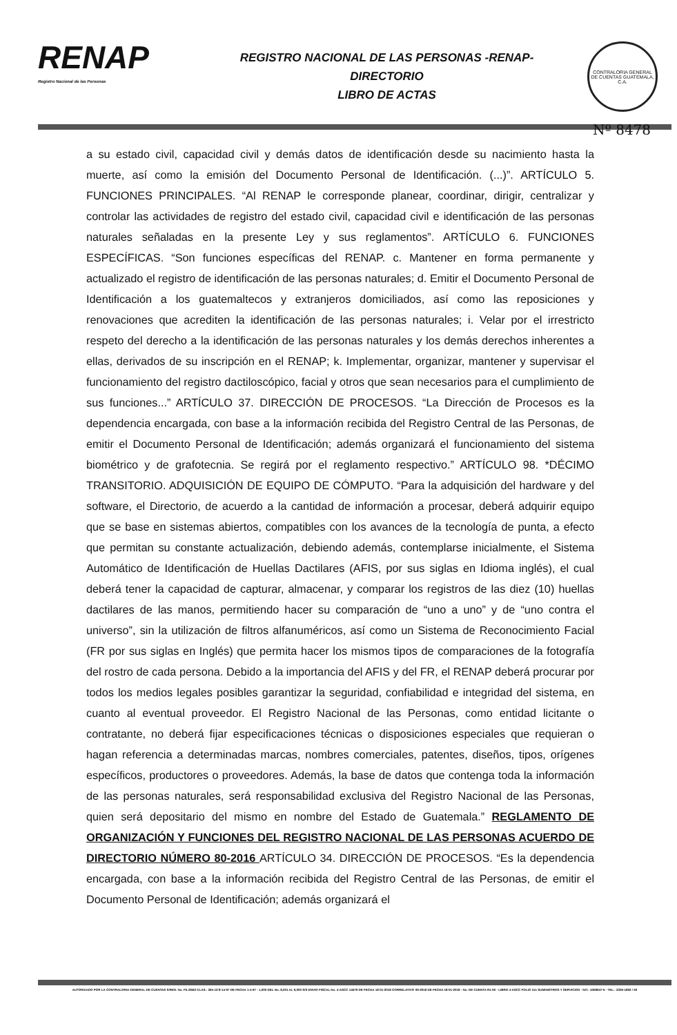RENAP
Registro Nacional de las Personas
REGISTRO NACIONAL DE LAS PERSONAS -RENAP-
DIRECTORIO
LIBRO DE ACTAS
CONTRALORIA GENERAL DE CUENTAS GUATEMALA, C.A.
Nº 8478
a su estado civil, capacidad civil y demás datos de identificación desde su nacimiento hasta la muerte, así como la emisión del Documento Personal de Identificación. (...)”. ARTÍCULO 5. FUNCIONES PRINCIPALES. “Al RENAP le corresponde planear, coordinar, dirigir, centralizar y controlar las actividades de registro del estado civil, capacidad civil e identificación de las personas naturales señaladas en la presente Ley y sus reglamentos”. ARTÍCULO 6. FUNCIONES ESPECÍFICAS. “Son funciones específicas del RENAP. c. Mantener en forma permanente y actualizado el registro de identificación de las personas naturales; d. Emitir el Documento Personal de Identificación a los guatemaltecos y extranjeros domiciliados, así como las reposiciones y renovaciones que acrediten la identificación de las personas naturales; i. Velar por el irrestricto respeto del derecho a la identificación de las personas naturales y los demás derechos inherentes a ellas, derivados de su inscripción en el RENAP; k. Implementar, organizar, mantener y supervisar el funcionamiento del registro dactiloscópico, facial y otros que sean necesarios para el cumplimiento de sus funciones...” ARTÍCULO 37. DIRECCIÓN DE PROCESOS. “La Dirección de Procesos es la dependencia encargada, con base a la información recibida del Registro Central de las Personas, de emitir el Documento Personal de Identificación; además organizará el funcionamiento del sistema biométrico y de grafotecnia. Se regirá por el reglamento respectivo.” ARTÍCULO 98. *DÉCIMO TRANSITORIO. ADQUISICIÓN DE EQUIPO DE CÓMPUTO. “Para la adquisición del hardware y del software, el Directorio, de acuerdo a la cantidad de información a procesar, deberá adquirir equipo que se base en sistemas abiertos, compatibles con los avances de la tecnología de punta, a efecto que permitan su constante actualización, debiendo además, contemplarse inicialmente, el Sistema Automático de Identificación de Huellas Dactilares (AFIS, por sus siglas en Idioma inglés), el cual deberá tener la capacidad de capturar, almacenar, y comparar los registros de las diez (10) huellas dactilares de las manos, permitiendo hacer su comparación de “uno a uno” y de “uno contra el universo”, sin la utilización de filtros alfanuméricos, así como un Sistema de Reconocimiento Facial (FR por sus siglas en Inglés) que permita hacer los mismos tipos de comparaciones de la fotografía del rostro de cada persona. Debido a la importancia del AFIS y del FR, el RENAP deberá procurar por todos los medios legales posibles garantizar la seguridad, confiabilidad e integridad del sistema, en cuanto al eventual proveedor. El Registro Nacional de las Personas, como entidad licitante o contratante, no deberá fijar especificaciones técnicas o disposiciones especiales que requieran o hagan referencia a determinadas marcas, nombres comerciales, patentes, diseños, tipos, orígenes específicos, productores o proveedores. Además, la base de datos que contenga toda la información de las personas naturales, será responsabilidad exclusiva del Registro Nacional de las Personas, quien será depositario del mismo en nombre del Estado de Guatemala.” REGLAMENTO DE ORGANIZACIÓN Y FUNCIONES DEL REGISTRO NACIONAL DE LAS PERSONAS ACUERDO DE DIRECTORIO NÚMERO 80-2016 ARTÍCULO 34. DIRECCIÓN DE PROCESOS. “Es la dependencia encargada, con base a la información recibida del Registro Central de las Personas, de emitir el Documento Personal de Identificación; además organizará el
AUTORIZADO POR LA CONTRALORIA GENERAL DE CUENTAS S/RES. No. Fb./2662 CLAS.: 365-12-8-14-97 DE FECHA 1-4-97 - 1,000 DEL No. 8,001 AL 9,000 S/S ENVIO FISCAL No. 4-ASCC 14679 DE FECHA 18-01-2018 CORRELATIVO 09-2018 DE FECHA 18-01-2018 - No. DE CUENTA R1-60 - LIBRO 4-ASCC FOLIO 151 SUMINISTROS Y SERVICIOS - NIT.: 4068947-6 - TEL.: 2336-1892 / 93